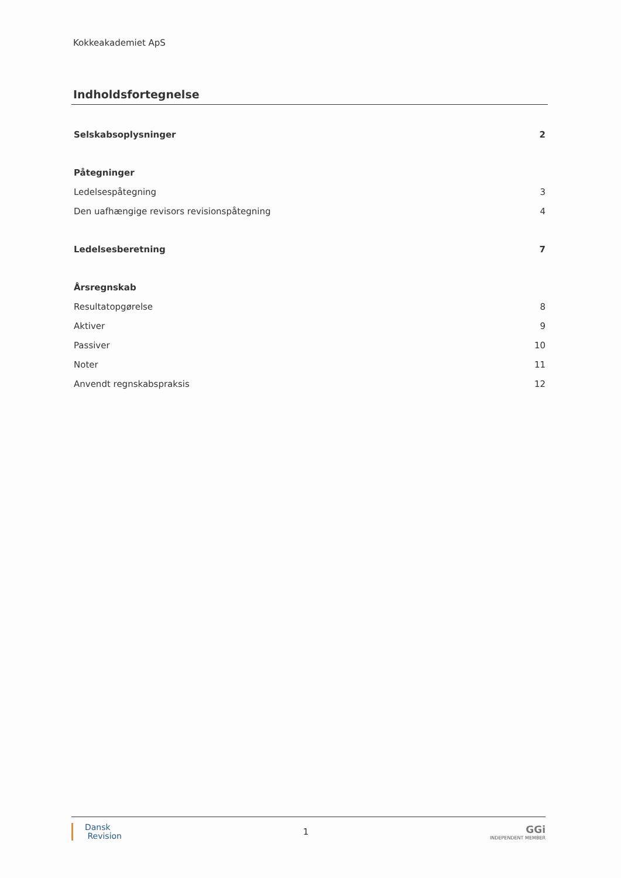Kokkeakademiet ApS
Indholdsfortegnelse
Selskabsoplysninger 2
Påtegninger
Ledelsespåtegning 3
Den uafhængige revisors revisionspåtegning 4
Ledelsesberetning 7
Årsregnskab
Resultatopgørelse 8
Aktiver 9
Passiver 10
Noter 11
Anvendt regnskabspraksis 12
Dansk
Revision
1
GGi
INDEPENDENT MEMBER